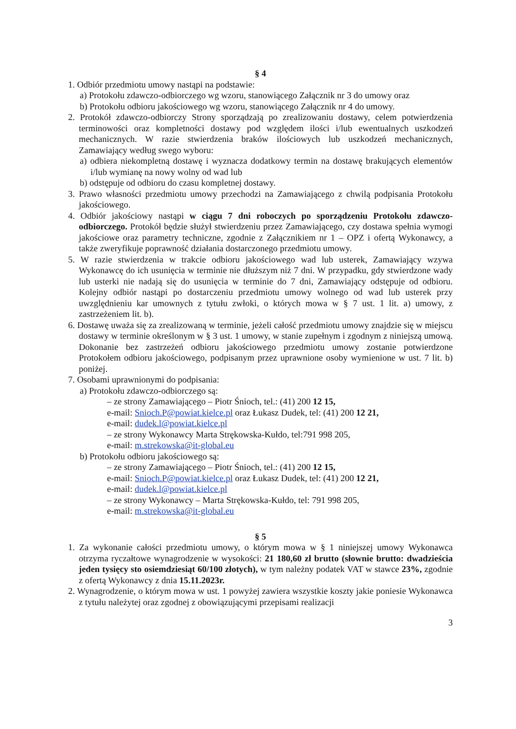§ 4
1. Odbiór przedmiotu umowy nastąpi na podstawie:
a) Protokołu zdawczo-odbiorczego wg wzoru, stanowiącego Załącznik nr 3 do umowy oraz
b) Protokołu odbioru jakościowego wg wzoru, stanowiącego Załącznik nr 4 do umowy.
2. Protokół zdawczo-odbiorczy Strony sporządzają po zrealizowaniu dostawy, celem potwierdzenia terminowości oraz kompletności dostawy pod względem ilości i/lub ewentualnych uszkodzeń mechanicznych. W razie stwierdzenia braków ilościowych lub uszkodzeń mechanicznych, Zamawiający według swego wyboru:
a) odbiera niekompletną dostawę i wyznacza dodatkowy termin na dostawę brakujących elementów i/lub wymianę na nowy wolny od wad lub
b) odstępuje od odbioru do czasu kompletnej dostawy.
3. Prawo własności przedmiotu umowy przechodzi na Zamawiającego z chwilą podpisania Protokołu jakościowego.
4. Odbiór jakościowy nastąpi w ciągu 7 dni roboczych po sporządzeniu Protokołu zdawczo-odbiorczego. Protokół będzie służył stwierdzeniu przez Zamawiającego, czy dostawa spełnia wymogi jakościowe oraz parametry techniczne, zgodnie z Załącznikiem nr 1 – OPZ i ofertą Wykonawcy, a także zweryfikuje poprawność działania dostarczonego przedmiotu umowy.
5. W razie stwierdzenia w trakcie odbioru jakościowego wad lub usterek, Zamawiający wzywa Wykonawcę do ich usunięcia w terminie nie dłuższym niż 7 dni. W przypadku, gdy stwierdzone wady lub usterki nie nadają się do usunięcia w terminie do 7 dni, Zamawiający odstępuje od odbioru. Kolejny odbiór nastąpi po dostarczeniu przedmiotu umowy wolnego od wad lub usterek przy uwzględnieniu kar umownych z tytułu zwłoki, o których mowa w § 7 ust. 1 lit. a) umowy, z zastrzeżeniem lit. b).
6. Dostawę uważa się za zrealizowaną w terminie, jeżeli całość przedmiotu umowy znajdzie się w miejscu dostawy w terminie określonym w § 3 ust. 1 umowy, w stanie zupełnym i zgodnym z niniejszą umową. Dokonanie bez zastrzeżeń odbioru jakościowego przedmiotu umowy zostanie potwierdzone Protokołem odbioru jakościowego, podpisanym przez uprawnione osoby wymienione w ust. 7 lit. b) poniżej.
7. Osobami uprawnionymi do podpisania:
a) Protokołu zdawczo-odbiorczego są:
– ze strony Zamawiającego – Piotr Śnioch, tel.: (41) 200 12 15,
e-mail: Snioch.P@powiat.kielce.pl oraz Łukasz Dudek, tel: (41) 200 12 21,
e-mail: dudek.l@powiat.kielce.pl
– ze strony Wykonawcy Marta Strękowska-Kułdo, tel:791 998 205,
e-mail: m.strekowska@it-global.eu
b) Protokołu odbioru jakościowego są:
– ze strony Zamawiającego – Piotr Śnioch, tel.: (41) 200 12 15,
e-mail: Snioch.P@powiat.kielce.pl oraz Łukasz Dudek, tel: (41) 200 12 21,
e-mail: dudek.l@powiat.kielce.pl
– ze strony Wykonawcy – Marta Strękowska-Kułdo, tel: 791 998 205,
e-mail: m.strekowska@it-global.eu
§ 5
1. Za wykonanie całości przedmiotu umowy, o którym mowa w § 1 niniejszej umowy Wykonawca otrzyma ryczałtowe wynagrodzenie w wysokości: 21 180,60 zł brutto (słownie brutto: dwadzieścia jeden tysięcy sto osiemdziesiąt 60/100 złotych), w tym należny podatek VAT w stawce 23%, zgodnie z ofertą Wykonawcy z dnia 15.11.2023r.
2. Wynagrodzenie, o którym mowa w ust. 1 powyżej zawiera wszystkie koszty jakie poniesie Wykonawca z tytułu należytej oraz zgodnej z obowiązującymi przepisami realizacji
3